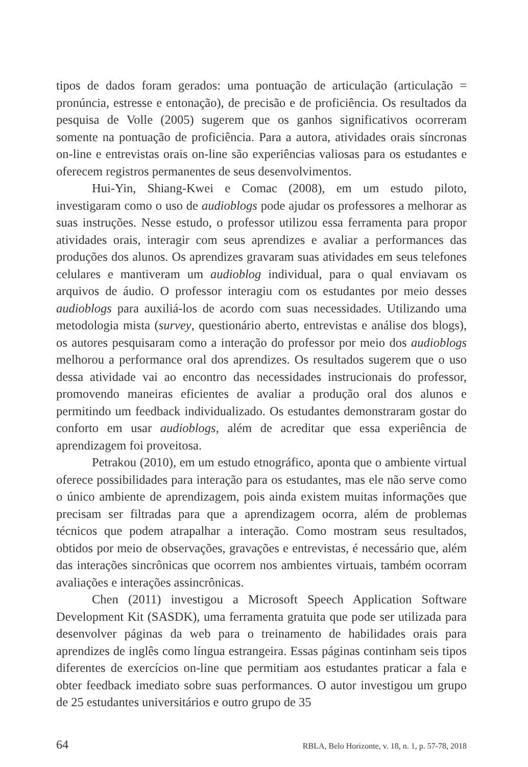tipos de dados foram gerados: uma pontuação de articulação (articulação = pronúncia, estresse e entonação), de precisão e de proficiência. Os resultados da pesquisa de Volle (2005) sugerem que os ganhos significativos ocorreram somente na pontuação de proficiência. Para a autora, atividades orais síncronas on-line e entrevistas orais on-line são experiências valiosas para os estudantes e oferecem registros permanentes de seus desenvolvimentos.
Hui-Yin, Shiang-Kwei e Comac (2008), em um estudo piloto, investigaram como o uso de audioblogs pode ajudar os professores a melhorar as suas instruções. Nesse estudo, o professor utilizou essa ferramenta para propor atividades orais, interagir com seus aprendizes e avaliar a performances das produções dos alunos. Os aprendizes gravaram suas atividades em seus telefones celulares e mantiveram um audioblog individual, para o qual enviavam os arquivos de áudio. O professor interagiu com os estudantes por meio desses audioblogs para auxiliá-los de acordo com suas necessidades. Utilizando uma metodologia mista (survey, questionário aberto, entrevistas e análise dos blogs), os autores pesquisaram como a interação do professor por meio dos audioblogs melhorou a performance oral dos aprendizes. Os resultados sugerem que o uso dessa atividade vai ao encontro das necessidades instrucionais do professor, promovendo maneiras eficientes de avaliar a produção oral dos alunos e permitindo um feedback individualizado. Os estudantes demonstraram gostar do conforto em usar audioblogs, além de acreditar que essa experiência de aprendizagem foi proveitosa.
Petrakou (2010), em um estudo etnográfico, aponta que o ambiente virtual oferece possibilidades para interação para os estudantes, mas ele não serve como o único ambiente de aprendizagem, pois ainda existem muitas informações que precisam ser filtradas para que a aprendizagem ocorra, além de problemas técnicos que podem atrapalhar a interação. Como mostram seus resultados, obtidos por meio de observações, gravações e entrevistas, é necessário que, além das interações sincrônicas que ocorrem nos ambientes virtuais, também ocorram avaliações e interações assincrônicas.
Chen (2011) investigou a Microsoft Speech Application Software Development Kit (SASDK), uma ferramenta gratuita que pode ser utilizada para desenvolver páginas da web para o treinamento de habilidades orais para aprendizes de inglês como língua estrangeira. Essas páginas continham seis tipos diferentes de exercícios on-line que permitiam aos estudantes praticar a fala e obter feedback imediato sobre suas performances. O autor investigou um grupo de 25 estudantes universitários e outro grupo de 35
64 RBLA, Belo Horizonte, v. 18, n. 1, p. 57-78, 2018